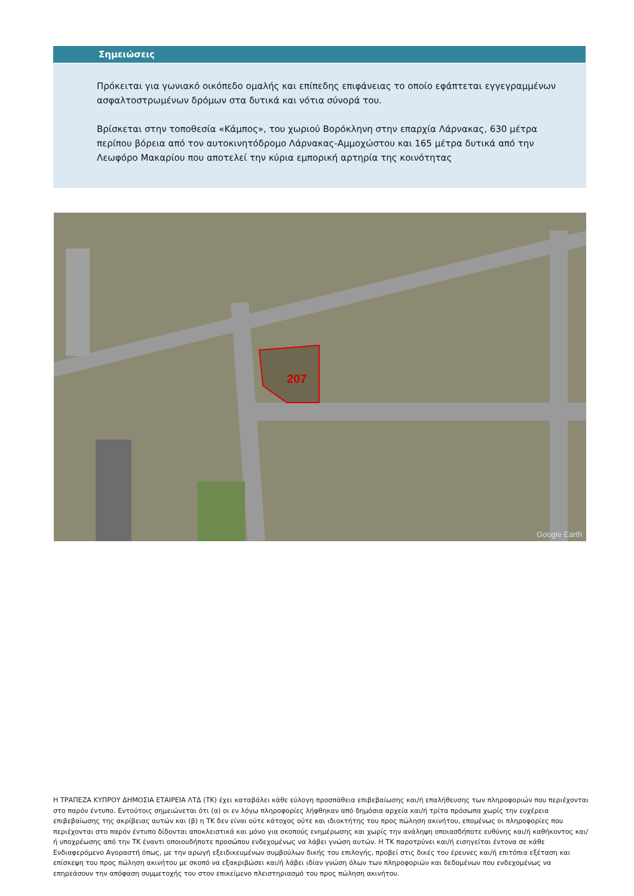Σημειώσεις
Πρόκειται για γωνιακό οικόπεδο ομαλής και επίπεδης επιφάνειας το οποίο εφάπτεται εγγεγραμμένων ασφαλτοστρωμένων δρόμων στα δυτικά και νότια σύνορά του.
Βρίσκεται στην τοποθεσία «Κάμπος», του χωριού Βορόκληνη στην επαρχία Λάρνακας, 630 μέτρα περίπου βόρεια από τον αυτοκινητόδρομο Λάρνακας-Αμμοχώστου και 165 μέτρα δυτικά από την Λεωφόρο Μακαρίου που αποτελεί την κύρια εμπορική αρτηρία της κοινότητας
207
Google Earth
Η ΤΡΑΠΕΖΑ ΚΥΠΡΟΥ ΔΗΜΟΣΙΑ ΕΤΑΙΡΕΙΑ ΛΤΔ (ΤΚ) έχει καταβάλει κάθε εύλογη προσπάθεια επιβεβαίωσης και/ή επαλήθευσης των πληροφοριών που περιέχονται στο παρόν έντυπο. Εντούτοις σημειώνεται ότι (α) οι εν λόγω πληροφορίες λήφθηκαν από δημόσια αρχεία και/ή τρίτα πρόσωπα χωρίς την ευχέρεια επιβεβαίωσης της ακρίβειας αυτών και (β) η ΤΚ δεν είναι ούτε κάτοχος ούτε και ιδιοκτήτης του προς πώληση ακινήτου, επομένως οι πληροφορίες που περιέχονται στο παρόν έντυπο δίδονται αποκλειστικά και μόνο για σκοπούς ενημέρωσης και χωρίς την ανάληψη οποιασδήποτε ευθύνης και/ή καθήκοντος και/ή υποχρέωσης από την ΤΚ έναντι οποιουδήποτε προσώπου ενδεχομένως να λάβει γνώση αυτών. Η ΤΚ παροτρύνει και/ή εισηγείται έντονα σε κάθε Ενδιαφερόμενο Αγοραστή όπως, με την αρωγή εξειδικευμένων συμβούλων δικής του επιλογής, προβεί στις δικές του έρευνες και/ή επιτόπια εξέταση και επίσκεψη του προς πώληση ακινήτου με σκοπό να εξακριβώσει και/ή λάβει ιδίαν γνώση όλων των πληροφοριών και δεδομένων που ενδεχομένως να επηρεάσουν την απόφαση συμμετοχής του στον επικείμενο πλειστηριασμό του προς πώληση ακινήτου.